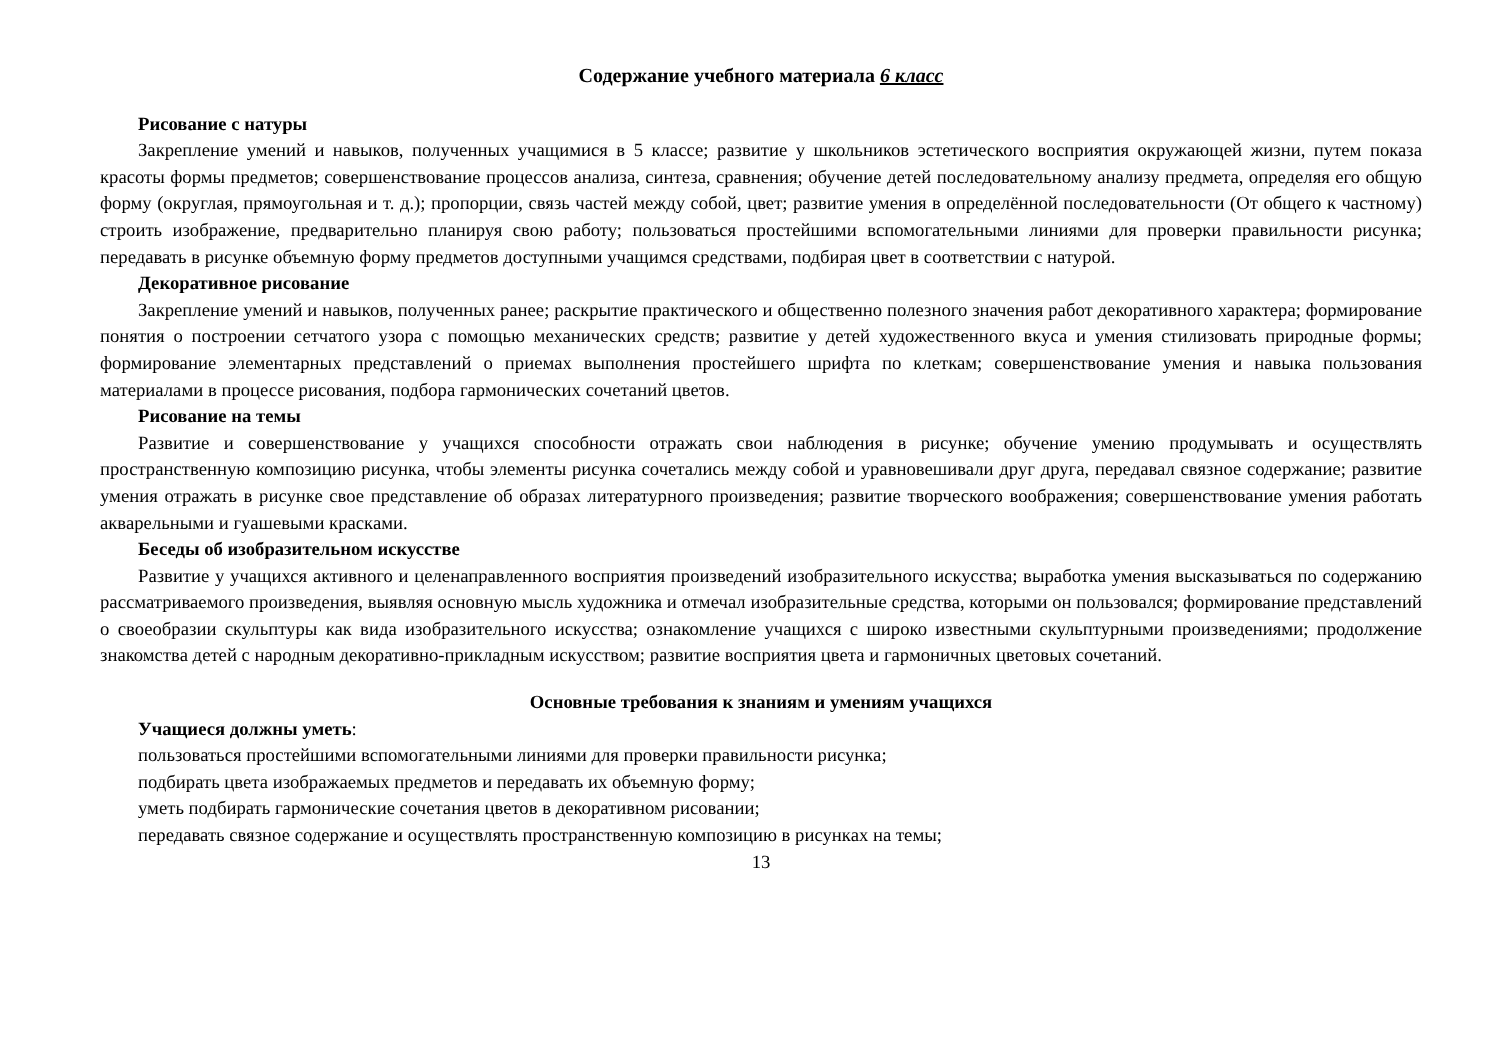Содержание учебного материала 6 класс
Рисование с натуры
Закрепление умений и навыков, полученных учащимися в 5 классе; развитие у школьников эстетического восприятия окружающей жизни, путем показа красоты формы предметов; совершенствование процессов анализа, синтеза, сравнения; обучение детей последовательному анализу предмета, определяя его общую форму (округлая, прямоугольная и т. д.); пропорции, связь частей между собой, цвет; развитие умения в определённой последовательности (От общего к частному) строить изображение, предварительно планируя свою работу; пользоваться простейшими вспомогательными линиями для проверки правильности рисунка; передавать в рисунке объемную форму предметов доступными учащимся средствами, подбирая цвет в соответствии с натурой.
Декоративное рисование
Закрепление умений и навыков, полученных ранее; раскрытие практического и общественно полезного значения работ декоративного характера; формирование понятия о построении сетчатого узора с помощью механических средств; развитие у детей художественного вкуса и умения стилизовать природные формы; формирование элементарных представлений о приемах выполнения простейшего шрифта по клеткам; совершенствование умения и навыка пользования материалами в процессе рисования, подбора гармонических сочетаний цветов.
Рисование на темы
Развитие и совершенствование у учащихся способности отражать свои наблюдения в рисунке; обучение умению продумывать и осуществлять пространственную композицию рисунка, чтобы элементы рисунка сочетались между собой и уравновешивали друг друга, передавал связное содержание; развитие умения отражать в рисунке свое представление об образах литературного произведения; развитие творческого воображения; совершенствование умения работать акварельными и гуашевыми красками.
Беседы об изобразительном искусстве
Развитие у учащихся активного и целенаправленного восприятия произведений изобразительного искусства; выработка умения высказываться по содержанию рассматриваемого произведения, выявляя основную мысль художника и отмечал изобразительные средства, которыми он пользовался; формирование представлений о своеобразии скульптуры как вида изобразительного искусства; ознакомление учащихся с широко известными скульптурными произведениями; продолжение знакомства детей с народным декоративно-прикладным искусством; развитие восприятия цвета и гармоничных цветовых сочетаний.
Основные требования к знаниям и умениям учащихся
Учащиеся должны уметь:
пользоваться простейшими вспомогательными линиями для проверки правильности рисунка;
подбирать цвета изображаемых предметов и передавать их объемную форму;
уметь подбирать гармонические сочетания цветов в декоративном рисовании;
передавать связное содержание и осуществлять пространственную композицию в рисунках на темы;
13